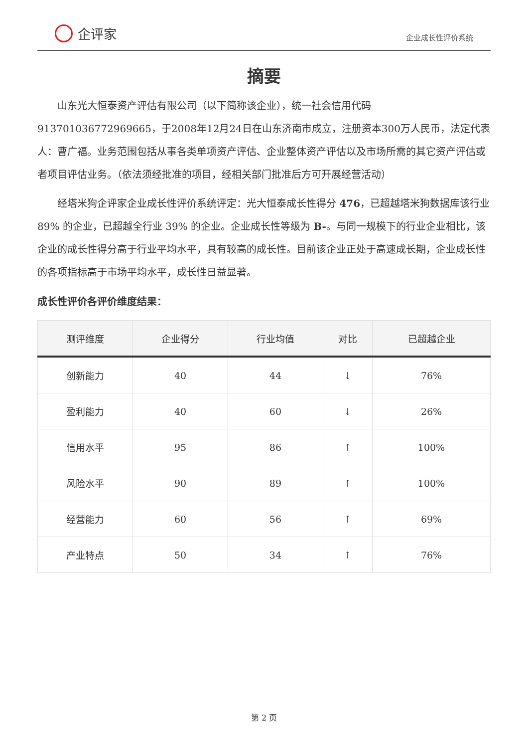企评家
企业成长性评价系统
摘要
山东光大恒泰资产评估有限公司（以下简称该企业），统一社会信用代码913701036772969665，于2008年12月24日在山东济南市成立，注册资本300万人民币，法定代表人：曹广福。业务范围包括从事各类单项资产评估、企业整体资产评估以及市场所需的其它资产评估或者项目评估业务。（依法须经批准的项目，经相关部门批准后方可开展经营活动）
经塔米狗企评家企业成长性评价系统评定：光大恒泰成长性得分 476，已超越塔米狗数据库该行业 89% 的企业，已超越全行业 39% 的企业。企业成长性等级为 B-。与同一规模下的行业企业相比，该企业的成长性得分高于行业平均水平，具有较高的成长性。目前该企业正处于高速成长期，企业成长性的各项指标高于市场平均水平，成长性日益显著。
成长性评价各评价维度结果：
| 测评维度 | 企业得分 | 行业均值 | 对比 | 已超越企业 |
| --- | --- | --- | --- | --- |
| 创新能力 | 40 | 44 | ↓ | 76% |
| 盈利能力 | 40 | 60 | ↓ | 26% |
| 信用水平 | 95 | 86 | ↑ | 100% |
| 风险水平 | 90 | 89 | ↑ | 100% |
| 经营能力 | 60 | 56 | ↑ | 69% |
| 产业特点 | 50 | 34 | ↑ | 76% |
第 2 页